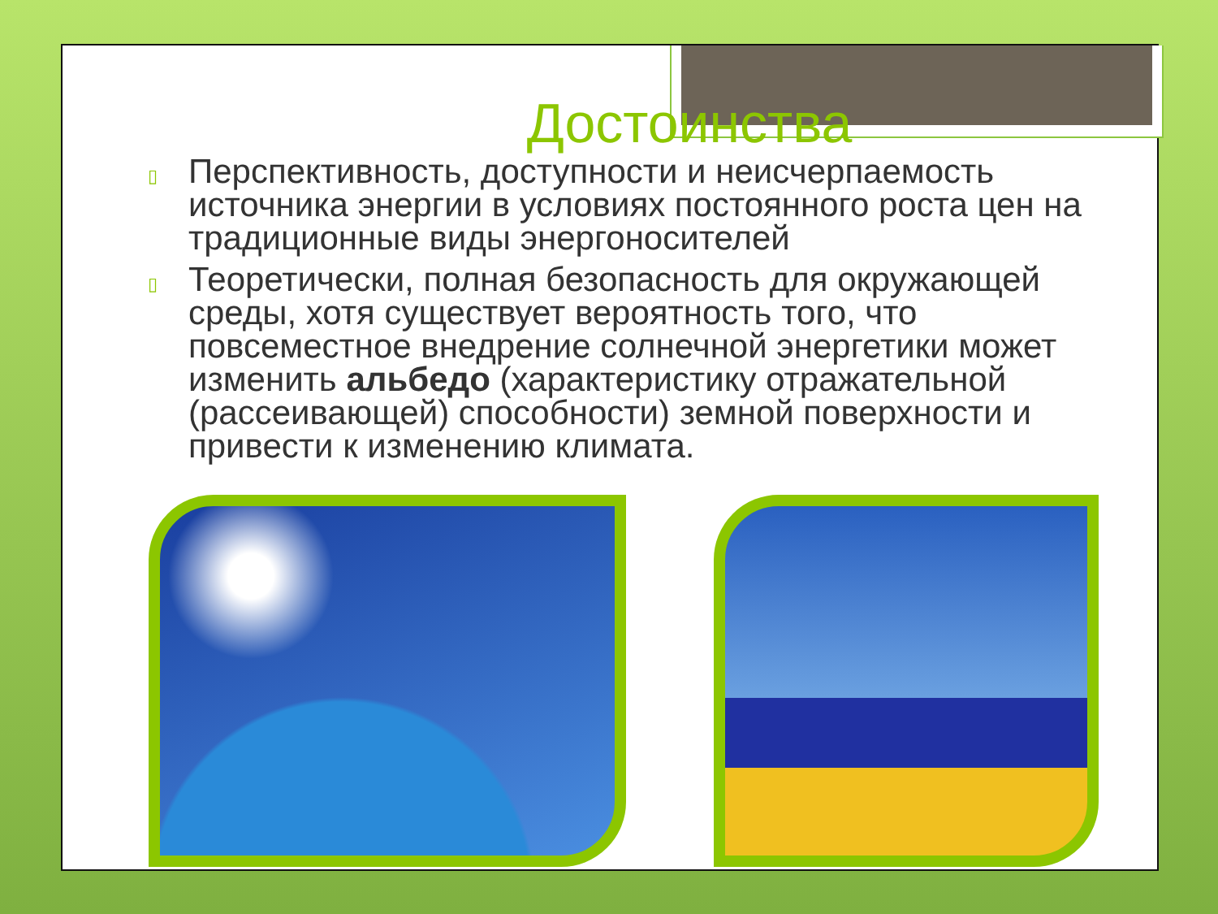Достоинства
▯ Перспективность, доступности и неисчерпаемость источника энергии в условиях постоянного роста цен на традиционные виды энергоносителей
▯ Теоретически, полная безопасность для окружающей среды, хотя существует вероятность того, что повсеместное внедрение солнечной энергетики может изменить альбедо (характеристику отражательной (рассеивающей) способности) земной поверхности и привести к изменению климата.